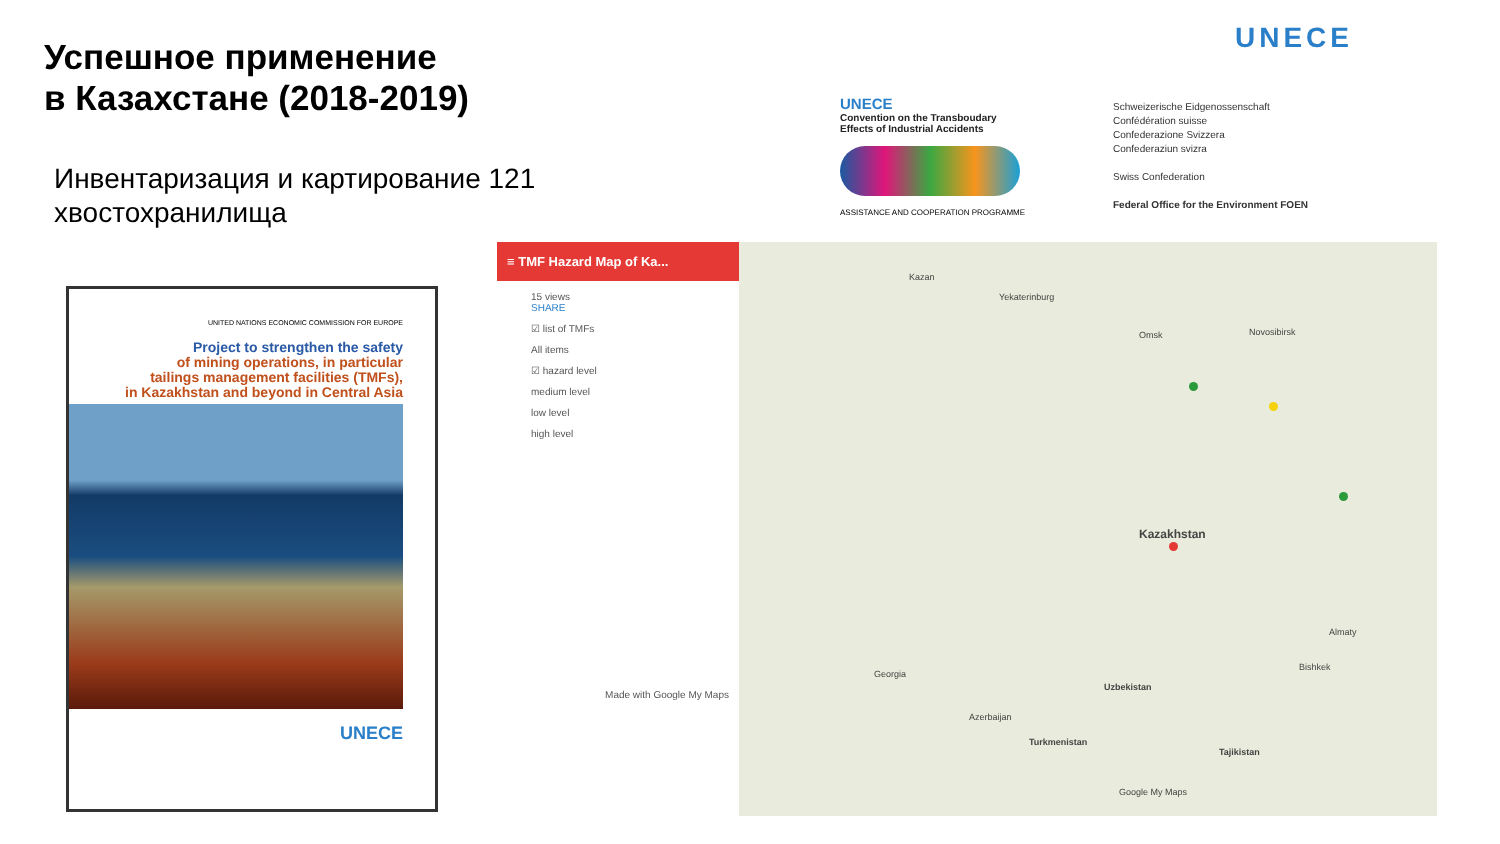Успешное применение
в Казахстане (2018-2019)
Инвентаризация и картирование 121
хвостохранилища
UNECE
UNECE
Convention on the Transboudary
Effects of Industrial Accidents
ASSISTANCE AND COOPERATION PROGRAMME
Schweizerische Eidgenossenschaft
Confédération suisse
Confederazione Svizzera
Confederaziun svizra
Swiss Confederation
Federal Office for the Environment FOEN
UNITED NATIONS ECONOMIC COMMISSION FOR EUROPE
Project to strengthen the safety
of mining operations, in particular
tailings management facilities (TMFs),
in Kazakhstan and beyond in Central Asia
UNECE
≡ TMF Hazard Map of Ka...
15 views
SHARE
☑ list of TMFs
All items
☑ hazard level
medium level
low level
high level
Made with Google My Maps
Yekaterinburg
Kazan
Novosibirsk Omsk
Kazakhstan
Uzbekistan
Turkmenistan
Tajikistan
Bishkek
Almaty
Azerbaijan
Georgia
Google My Maps